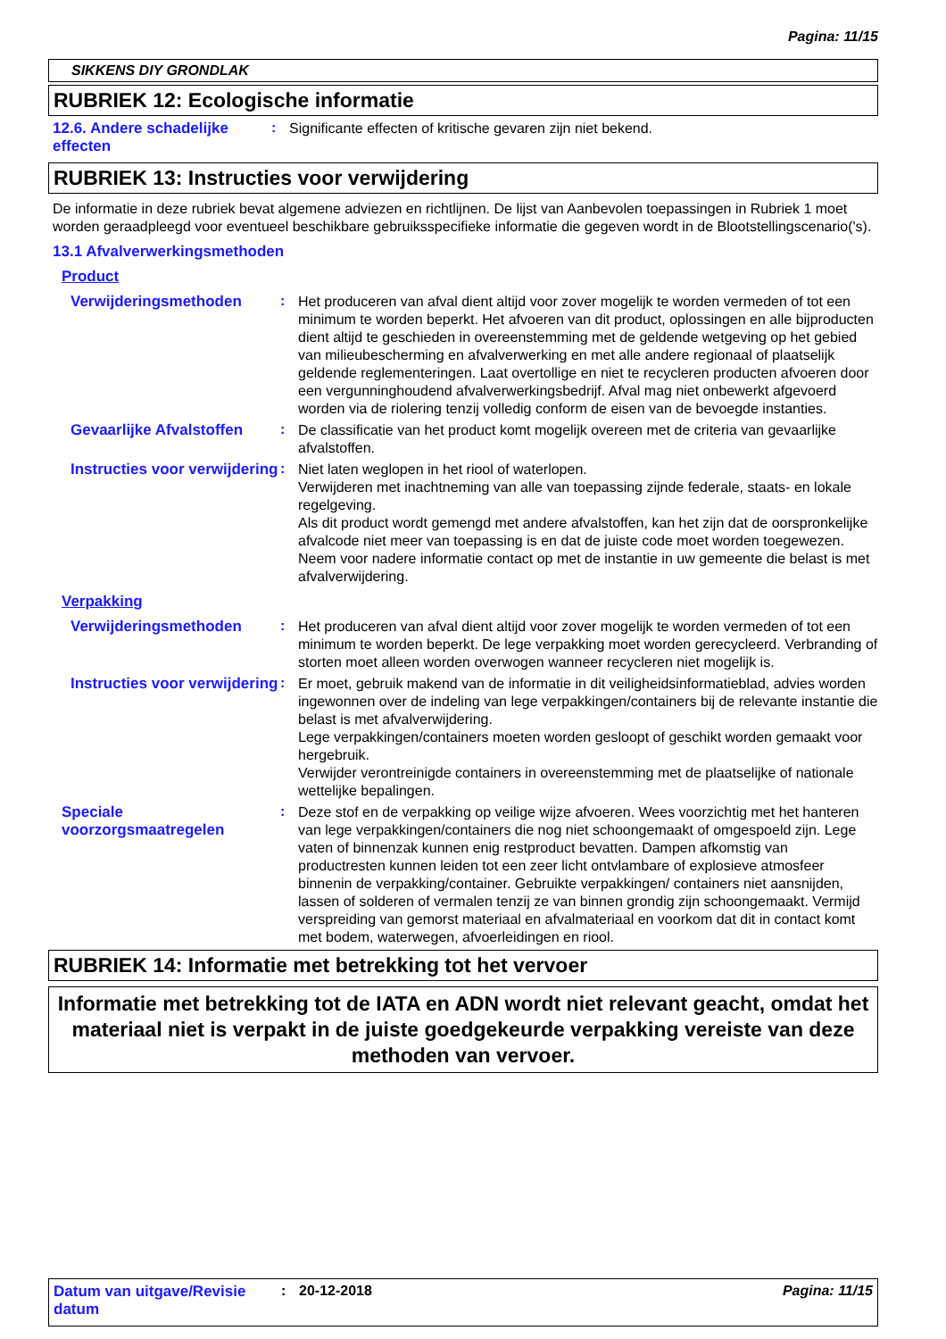Pagina: 11/15
SIKKENS DIY GRONDLAK
RUBRIEK 12: Ecologische informatie
12.6. Andere schadelijke effecten
:
Significante effecten of kritische gevaren zijn niet bekend.
RUBRIEK 13: Instructies voor verwijdering
De informatie in deze rubriek bevat algemene adviezen en richtlijnen. De lijst van Aanbevolen toepassingen in Rubriek 1 moet worden geraadpleegd voor eventueel beschikbare gebruiksspecifieke informatie die gegeven wordt in de Blootstellingscenario('s).
13.1 Afvalverwerkingsmethoden
Product
Verwijderingsmethoden :
Het produceren van afval dient altijd voor zover mogelijk te worden vermeden of tot een minimum te worden beperkt. Het afvoeren van dit product, oplossingen en alle bijproducten dient altijd te geschieden in overeenstemming met de geldende wetgeving op het gebied van milieubescherming en afvalverwerking en met alle andere regionaal of plaatselijk geldende reglementeringen. Laat overtollige en niet te recycleren producten afvoeren door een vergunninghoudend afvalverwerkingsbedrijf. Afval mag niet onbewerkt afgevoerd worden via de riolering tenzij volledig conform de eisen van de bevoegde instanties.
Gevaarlijke Afvalstoffen
:
De classificatie van het product komt mogelijk overeen met de criteria van gevaarlijke afvalstoffen.
Instructies voor verwijdering
:
Niet laten weglopen in het riool of waterlopen.
Verwijderen met inachtneming van alle van toepassing zijnde federale, staats- en lokale regelgeving.
Als dit product wordt gemengd met andere afvalstoffen, kan het zijn dat de oorspronkelijke afvalcode niet meer van toepassing is en dat de juiste code moet worden toegewezen.
Neem voor nadere informatie contact op met de instantie in uw gemeente die belast is met afvalverwijdering.
Verpakking
Verwijderingsmethoden :
Het produceren van afval dient altijd voor zover mogelijk te worden vermeden of tot een minimum te worden beperkt. De lege verpakking moet worden gerecycleerd. Verbranding of storten moet alleen worden overwogen wanneer recycleren niet mogelijk is.
Instructies voor verwijdering
:
Er moet, gebruik makend van de informatie in dit veiligheidsinformatieblad, advies worden ingewonnen over de indeling van lege verpakkingen/containers bij de relevante instantie die belast is met afvalverwijdering.
Lege verpakkingen/containers moeten worden gesloopt of geschikt worden gemaakt voor hergebruik.
Verwijder verontreinigde containers in overeenstemming met de plaatselijke of nationale wettelijke bepalingen.
Speciale voorzorgsmaatregelen
:
Deze stof en de verpakking op veilige wijze afvoeren. Wees voorzichtig met het hanteren van lege verpakkingen/containers die nog niet schoongemaakt of omgespoeld zijn. Lege vaten of binnenzak kunnen enig restproduct bevatten. Dampen afkomstig van productresten kunnen leiden tot een zeer licht ontvlambare of explosieve atmosfeer binnenin de verpakking/container. Gebruikte verpakkingen/ containers niet aansnijden, lassen of solderen of vermalen tenzij ze van binnen grondig zijn schoongemaakt. Vermijd verspreiding van gemorst materiaal en afvalmateriaal en voorkom dat dit in contact komt met bodem, waterwegen, afvoerleidingen en riool.
RUBRIEK 14: Informatie met betrekking tot het vervoer
Informatie met betrekking tot de IATA en ADN wordt niet relevant geacht, omdat het materiaal niet is verpakt in de juiste goedgekeurde verpakking vereiste van deze methoden van vervoer.
Datum van uitgave/Revisie datum
: 20-12-2018 Pagina: 11/15